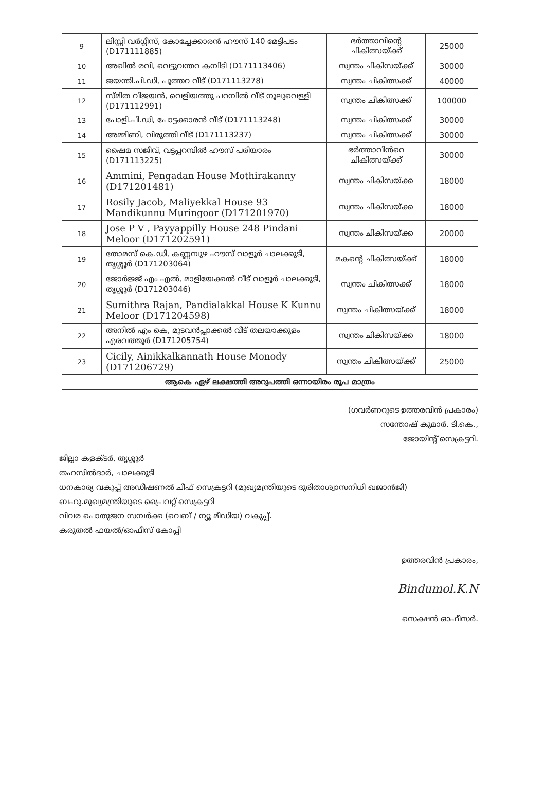| 9 | ലിസ്സി വർഗ്ഗീസ്, കോച്ചേക്കാരൻ ഹൗസ് 140 മേട്ടിപടം (D171111885) | ഭർത്താവിന്റെ ചികിത്സയ്ക്ക് | 25000 |
| 10 | അഖിൽ രവി, വെട്ടുവന്തറ കമ്പിടി (D171113406) | സ്വന്തം ചികിസയ്ക്ക് | 30000 |
| 11 | ജയന്തി.പി.ഡി, പൂത്തറ വീട് (D171113278) | സ്വന്തം ചികിത്സക്ക് | 40000 |
| 12 | സ്മിത വിജയൻ, വെളിയത്തു പറമ്പിൽ വീട് നൂലുവെള്ളി (D171112991) | സ്വന്തം ചികിത്സക്ക് | 100000 |
| 13 | പോളി.പി.ഡി, പോട്ടക്കാരൻ വീട് (D171113248) | സ്വന്തം ചികിത്സക്ക് | 30000 |
| 14 | അമ്മിണി, വിരുത്തി വീട് (D171113237) | സ്വന്തം ചികിത്സക്ക് | 30000 |
| 15 | ഷൈമ സജീവ്, വട്ടപ്പറമ്പിൽ ഹൗസ് പരിയാരം (D171113225) | ഭർത്താവിൻറെ ചികിത്സയ്ക്ക് | 30000 |
| 16 | Ammini, Pengadan House Mothirakanny (D171201481) | സ്വന്തം ചികിസയ്ക്ക | 18000 |
| 17 | Rosily Jacob, Maliyekkal House 93 Mandikunnu Muringoor (D171201970) | സ്വന്തം ചികിസയ്ക്ക | 18000 |
| 18 | Jose P V , Payyappilly House 248 Pindani Meloor (D171202591) | സ്വന്തം ചികിസയ്ക്ക | 20000 |
| 19 | തോമസ് കെ.ഡി, കണ്ണമ്പുഴ ഹൗസ് വാളൂർ ചാലക്കുടി, തൃശ്ശൂർ (D171203064) | മകന്റെ ചികിത്സയ്ക്ക് | 18000 |
| 20 | ജോർജ്ജ് എം എൽ, മാളിയേക്കൽ വീട് വാളൂർ ചാലക്കുടി, തൃശ്ശൂർ (D171203046) | സ്വന്തം ചികിത്സക്ക് | 18000 |
| 21 | Sumithra Rajan, Pandialakkal House K Kunnu Meloor (D171204598) | സ്വന്തം ചികിത്സയ്ക്ക് | 18000 |
| 22 | അനിൽ എം കെ, മുടവൻപ്ലാക്കൽ വീട് തലയാക്കുളം എരവത്തൂർ (D171205754) | സ്വന്തം ചികിസയ്ക്ക | 18000 |
| 23 | Cicily, Ainikkalkannath House Monody (D171206729) | സ്വന്തം ചികിത്സയ്ക്ക് | 25000 |
| ആകെ ഏഴ് ലക്ഷത്തി അറുപത്തി ഒന്നായിരം രൂപ മാത്രം | | | |
(ഗവർണറുടെ ഉത്തരവിൻ പ്രകാരം)
സന്തോഷ് കുമാർ. ടി.കെ.,
ജോയിന്റ് സെക്രട്ടറി.
ജില്ലാ കളക്ടർ, തൃശ്ശൂർ
തഹസിൽദാർ, ചാലക്കുടി
ധനകാര്യ വകുപ്പ് അഡീഷണൽ ചീഫ് സെക്രട്ടറി (മുഖ്യമന്ത്രിയുടെ ദുരിതാശ്വാസനിധി ഖജാൻജി)
ബഹു.മുഖ്യമന്ത്രിയുടെ പ്രൈവറ്റ് സെക്രട്ടറി
വിവര പൊതുജന സമ്പർക്ക (വെബ് / ന്യൂ മീഡിയ) വകുപ്പ്.
കരുതൽ ഫയൽ/ഓഫീസ് കോപ്പി
ഉത്തരവിൻ പ്രകാരം,
Bindumol.K.N
സെക്ഷൻ ഓഫീസർ.